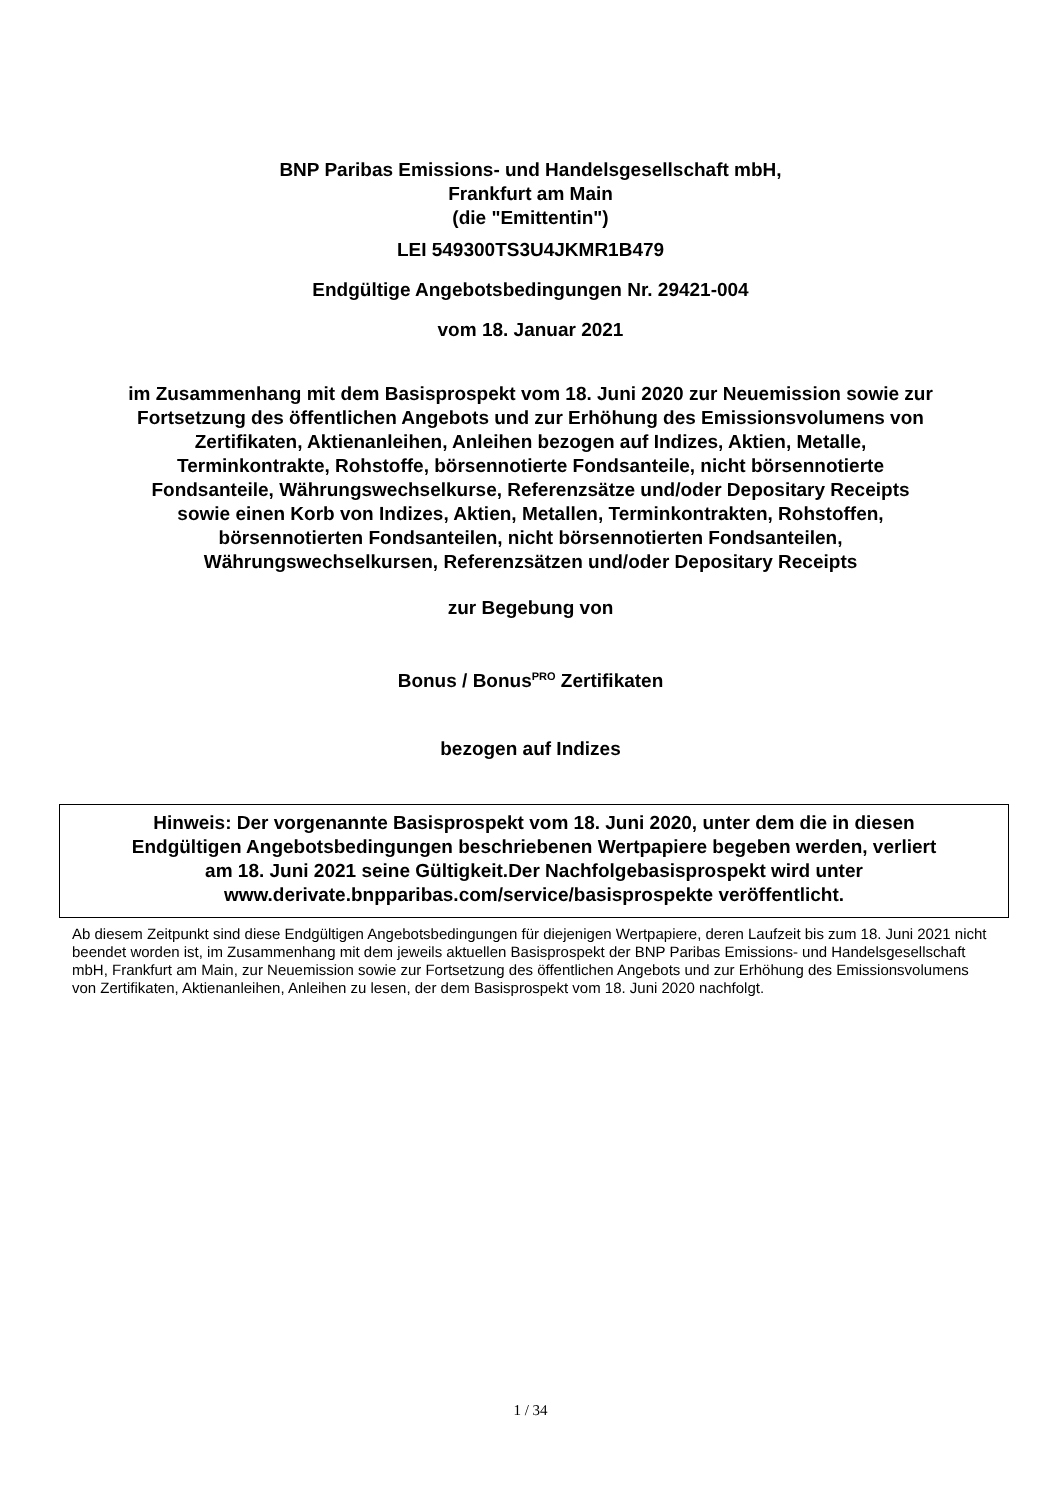BNP Paribas Emissions- und Handelsgesellschaft mbH,
Frankfurt am Main
(die "Emittentin")
LEI 549300TS3U4JKMR1B479
Endgültige Angebotsbedingungen Nr. 29421-004
vom 18. Januar 2021
im Zusammenhang mit dem Basisprospekt vom 18. Juni 2020 zur Neuemission sowie zur
Fortsetzung des öffentlichen Angebots und zur Erhöhung des Emissionsvolumens von
Zertifikaten, Aktienanleihen, Anleihen bezogen auf Indizes, Aktien, Metalle,
Terminkontrakte, Rohstoffe, börsennotierte Fondsanteile, nicht börsennotierte
Fondsanteile, Währungswechselkurse, Referenzsätze und/oder Depositary Receipts
sowie einen Korb von Indizes, Aktien, Metallen, Terminkontrakten, Rohstoffen,
börsennotierten Fondsanteilen, nicht börsennotierten Fondsanteilen,
Währungswechselkursen, Referenzsätzen und/oder Depositary Receipts
zur Begebung von
Bonus / Bonus<sup>PRO</sup> Zertifikaten
bezogen auf Indizes
Hinweis: Der vorgenannte Basisprospekt vom 18. Juni 2020, unter dem die in diesen
Endgültigen Angebotsbedingungen beschriebenen Wertpapiere begeben werden, verliert
am 18. Juni 2021 seine Gültigkeit.Der Nachfolgebasisprospekt wird unter
www.derivate.bnpparibas.com/service/basisprospekte veröffentlicht.
Ab diesem Zeitpunkt sind diese Endgültigen Angebotsbedingungen für diejenigen Wertpapiere, deren Laufzeit bis zum 18. Juni 2021 nicht beendet worden ist, im Zusammenhang mit dem jeweils aktuellen Basisprospekt der BNP Paribas Emissions- und Handelsgesellschaft mbH, Frankfurt am Main, zur Neuemission sowie zur Fortsetzung des öffentlichen Angebots und zur Erhöhung des Emissionsvolumens von Zertifikaten, Aktienanleihen, Anleihen zu lesen, der dem Basisprospekt vom 18. Juni 2020 nachfolgt.
1 / 34